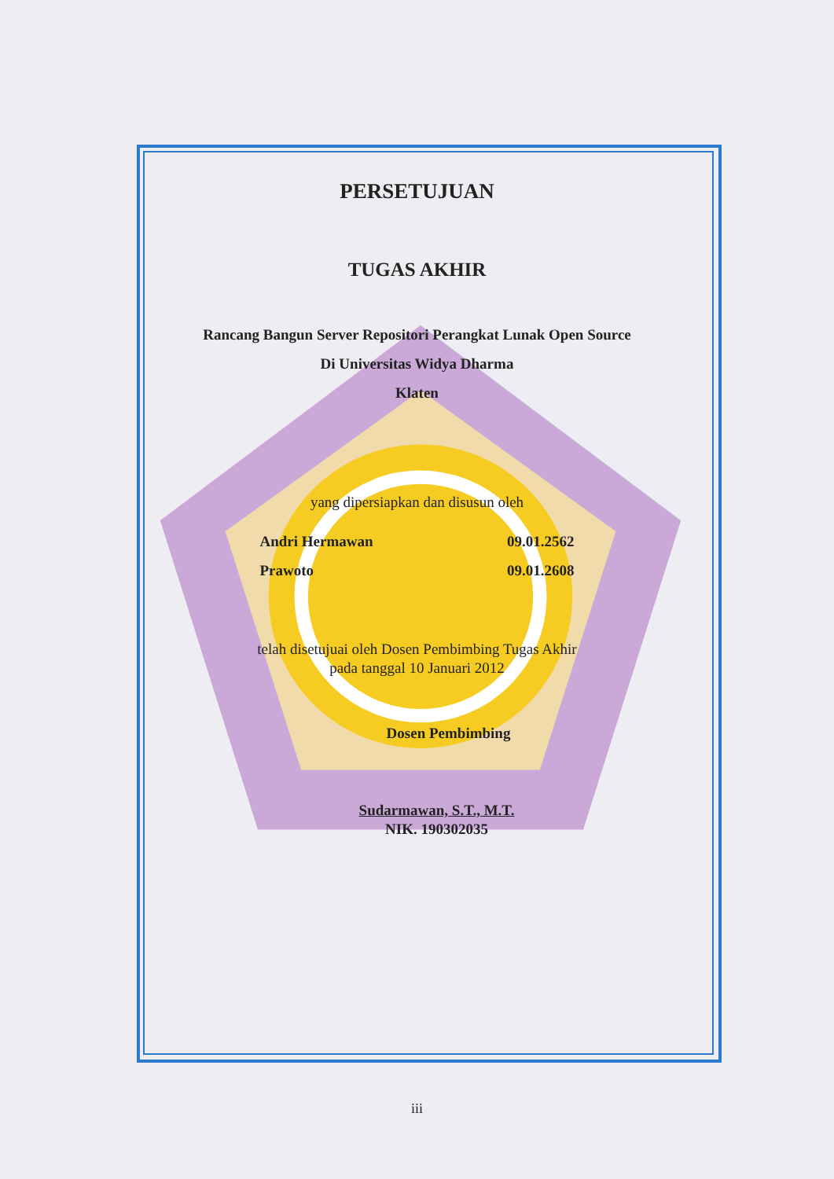PERSETUJUAN
TUGAS AKHIR
Rancang Bangun Server Repositori Perangkat Lunak Open Source
Di Universitas Widya Dharma
Klaten
yang dipersiapkan dan disusun oleh
Andri Hermawan 09.01.2562
Prawoto 09.01.2608
telah disetujuai oleh Dosen Pembimbing Tugas Akhir
pada tanggal 10 Januari 2012
Dosen Pembimbing
Sudarmawan, S.T., M.T.
NIK. 190302035
iii